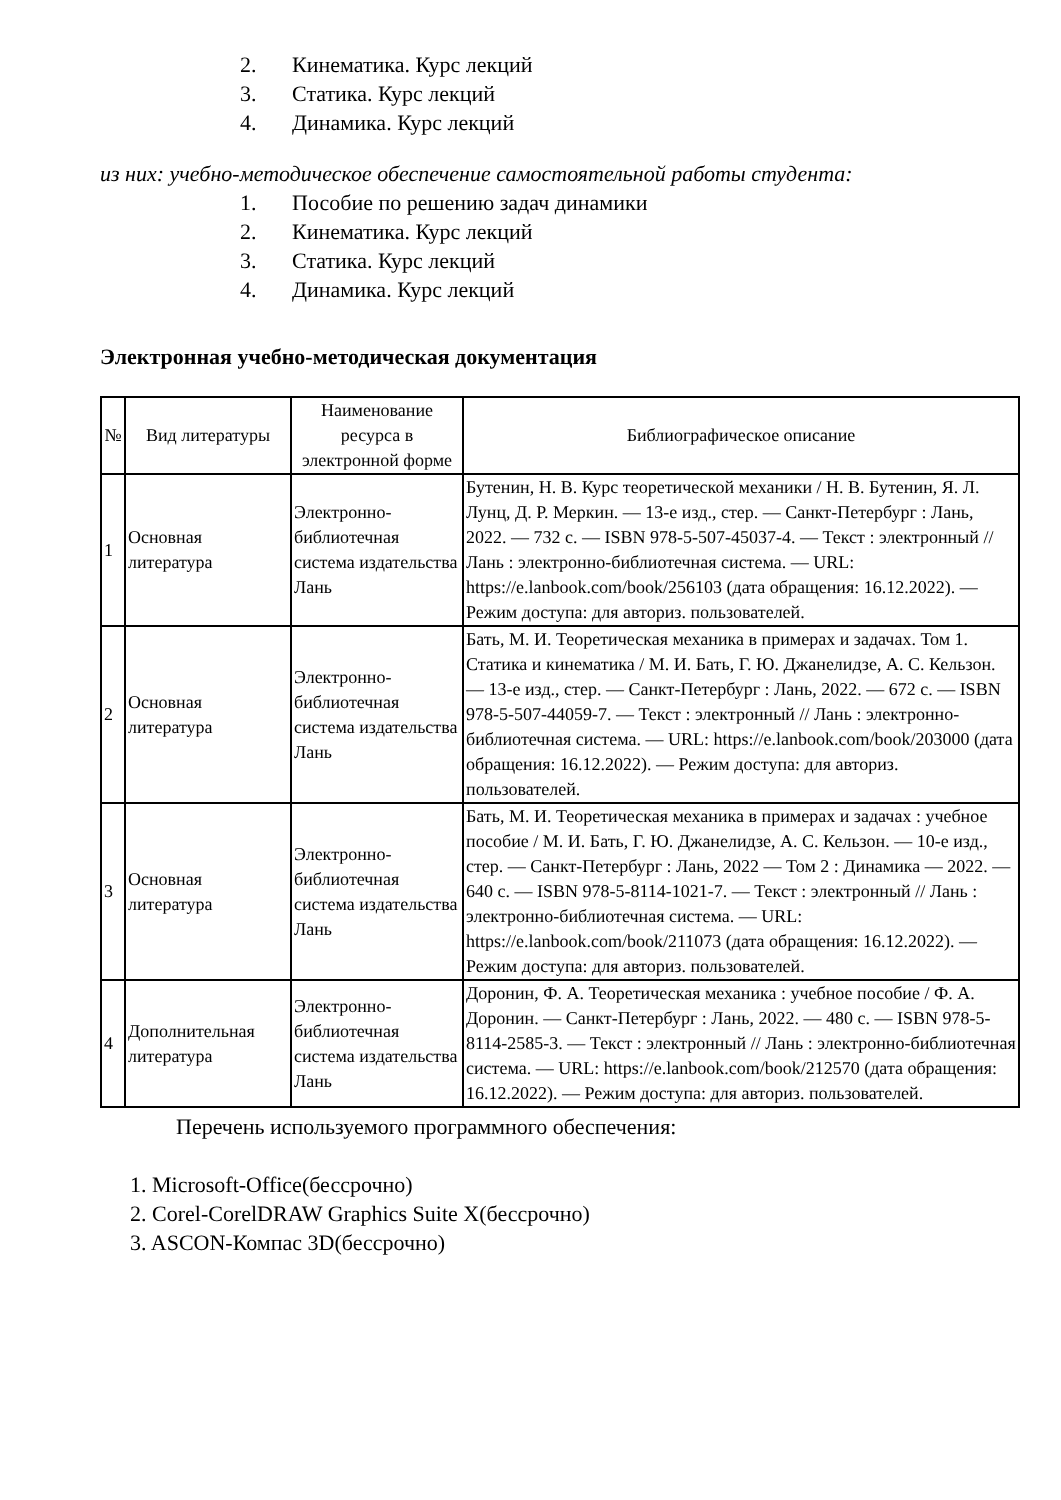2. Кинематика. Курс лекций
3. Статика. Курс лекций
4. Динамика. Курс лекций
из них: учебно-методическое обеспечение самостоятельной работы студента:
1. Пособие по решению задач динамики
2. Кинематика. Курс лекций
3. Статика. Курс лекций
4. Динамика. Курс лекций
Электронная учебно-методическая документация
| № | Вид литературы | Наименование ресурса в электронной форме | Библиографическое описание |
| --- | --- | --- | --- |
| 1 | Основная литература | Электронно-библиотечная система издательства Лань | Бутенин, Н. В. Курс теоретической механики / Н. В. Бутенин, Я. Л. Лунц, Д. Р. Меркин. — 13-е изд., стер. — Санкт-Петербург : Лань, 2022. — 732 с. — ISBN 978-5-507-45037-4. — Текст : электронный // Лань : электронно-библиотечная система. — URL: https://e.lanbook.com/book/256103 (дата обращения: 16.12.2022). — Режим доступа: для авториз. пользователей. |
| 2 | Основная литература | Электронно-библиотечная система издательства Лань | Бать, М. И. Теоретическая механика в примерах и задачах. Том 1. Статика и кинематика / М. И. Бать, Г. Ю. Джанелидзе, А. С. Кельзон. — 13-е изд., стер. — Санкт-Петербург : Лань, 2022. — 672 с. — ISBN 978-5-507-44059-7. — Текст : электронный // Лань : электронно-библиотечная система. — URL: https://e.lanbook.com/book/203000 (дата обращения: 16.12.2022). — Режим доступа: для авториз. пользователей. |
| 3 | Основная литература | Электронно-библиотечная система издательства Лань | Бать, М. И. Теоретическая механика в примерах и задачах : учебное пособие / М. И. Бать, Г. Ю. Джанелидзе, А. С. Кельзон. — 10-е изд., стер. — Санкт-Петербург : Лань, 2022 — Том 2 : Динамика — 2022. — 640 с. — ISBN 978-5-8114-1021-7. — Текст : электронный // Лань : электронно-библиотечная система. — URL: https://e.lanbook.com/book/211073 (дата обращения: 16.12.2022). — Режим доступа: для авториз. пользователей. |
| 4 | Дополнительная литература | Электронно-библиотечная система издательства Лань | Доронин, Ф. А. Теоретическая механика : учебное пособие / Ф. А. Доронин. — Санкт-Петербург : Лань, 2022. — 480 с. — ISBN 978-5-8114-2585-3. — Текст : электронный // Лань : электронно-библиотечная система. — URL: https://e.lanbook.com/book/212570 (дата обращения: 16.12.2022). — Режим доступа: для авториз. пользователей. |
Перечень используемого программного обеспечения:
1. Microsoft-Office(бессрочно)
2. Corel-CorelDRAW Graphics Suite X(бессрочно)
3. ASCON-Компас 3D(бессрочно)